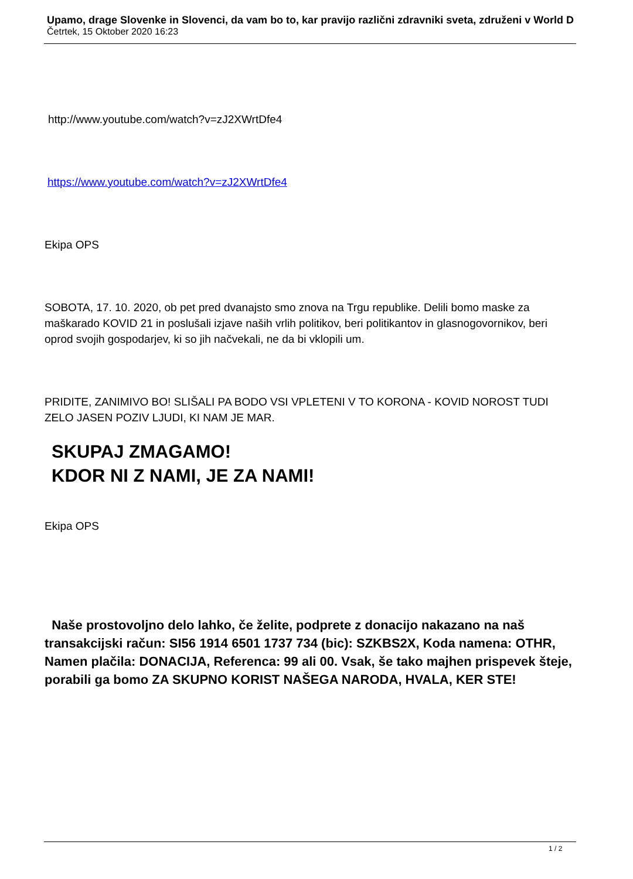Upamo, drage Slovenke in Slovenci, da vam bo to, kar pravijo različni zdravniki sveta, združeni v World D
Četrtek, 15 Oktober 2020 16:23
http://www.youtube.com/watch?v=zJ2XWrtDfe4
https://www.youtube.com/watch?v=zJ2XWrtDfe4
Ekipa OPS
SOBOTA, 17. 10. 2020, ob pet pred dvanajsto smo znova na Trgu republike. Delili bomo maske za maškarado KOVID 21 in poslušali izjave naših vrlih politikov, beri politikantov in glasnogovornikov, beri oprod svojih gospodarjev, ki so jih načvekali, ne da bi vklopili um.
PRIDITE, ZANIMIVO BO! SLIŠALI PA BODO VSI VPLETENI V TO KORONA - KOVID NOROST TUDI ZELO JASEN POZIV LJUDI, KI NAM JE MAR.
SKUPAJ ZMAGAMO!
KDOR NI Z NAMI, JE ZA NAMI!
Ekipa OPS
Naše prostovoljno delo lahko, če želite, podprete z donacijo nakazano na naš transakcijski račun: SI56 1914 6501 1737 734 (bic): SZKBS2X, Koda namena: OTHR, Namen plačila: DONACIJA, Referenca: 99 ali 00. Vsak, še tako majhen prispevek šteje, porabili ga bomo ZA SKUPNO KORIST NAŠEGA NARODA, HVALA, KER STE!
1 / 2